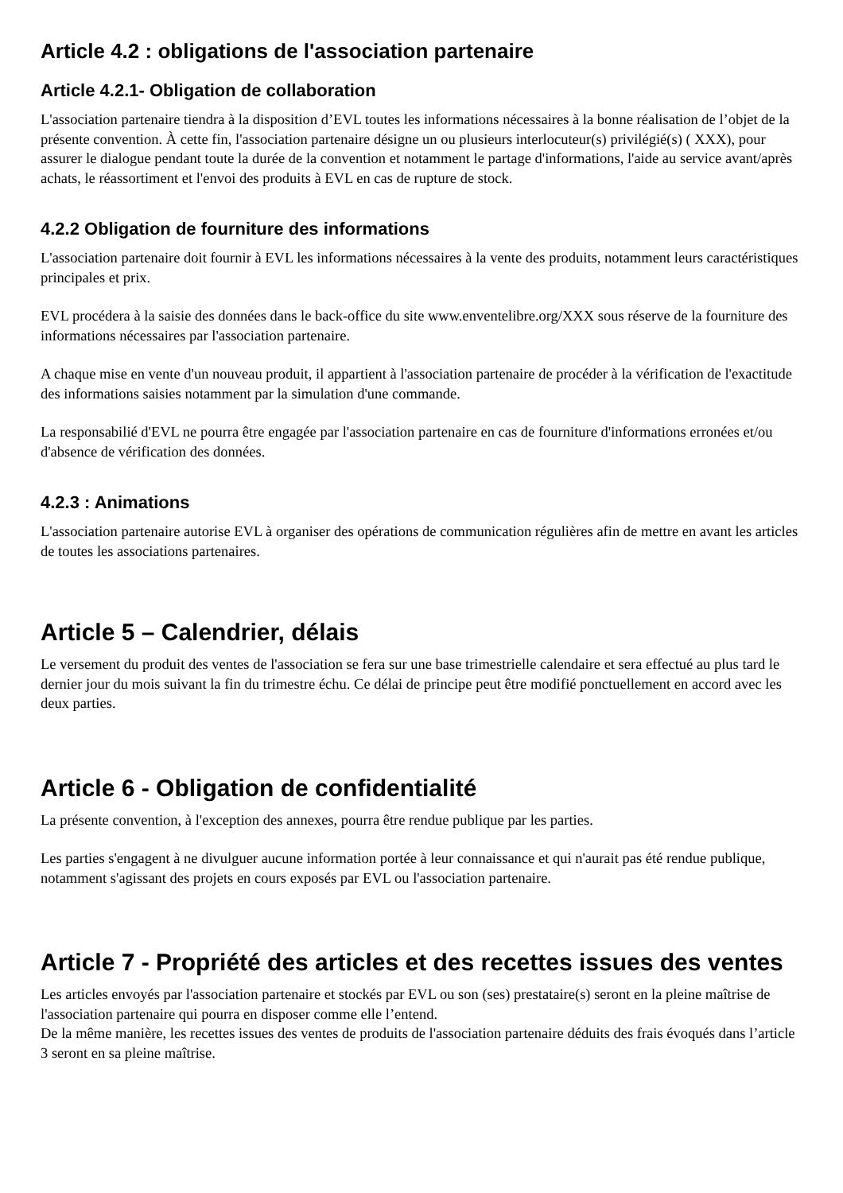Article 4.2 : obligations de l'association partenaire
Article 4.2.1- Obligation de collaboration
L'association partenaire tiendra à la disposition d’EVL toutes les informations nécessaires à la bonne réalisation de l’objet de la présente convention. À cette fin, l'association partenaire désigne un ou plusieurs interlocuteur(s) privilégié(s) ( XXX), pour assurer le dialogue pendant toute la durée de la convention et notamment le partage d'informations, l'aide au service avant/après achats, le réassortiment et l'envoi des produits à EVL en cas de rupture de stock.
4.2.2 Obligation de fourniture des informations
L'association partenaire doit fournir à EVL les informations nécessaires à la vente des produits, notamment leurs caractéristiques principales et prix.
EVL procédera à la saisie des données dans le back-office du site www.enventelibre.org/XXX sous réserve de la fourniture des informations nécessaires par l'association partenaire.
A chaque mise en vente d'un nouveau produit, il appartient à l'association partenaire de procéder à la vérification de l'exactitude des informations saisies notamment par la simulation d'une commande.
La responsabilié d'EVL ne pourra être engagée par l'association partenaire en cas de fourniture d'informations erronées et/ou d'absence de vérification des données.
4.2.3 : Animations
L'association partenaire autorise EVL à organiser des opérations de communication régulières afin de mettre en avant les articles de toutes les associations partenaires.
Article 5 – Calendrier, délais
Le versement du produit des ventes de l'association se fera sur une base trimestrielle calendaire et sera effectué au plus tard le dernier jour du mois suivant la fin du trimestre échu. Ce délai de principe peut être modifié ponctuellement en accord avec les deux parties.
Article 6 - Obligation de confidentialité
La présente convention, à l'exception des annexes, pourra être rendue publique par les parties.
Les parties s'engagent à ne divulguer aucune information portée à leur connaissance et qui n'aurait pas été rendue publique, notamment s'agissant des projets en cours exposés par EVL ou l'association partenaire.
Article 7 - Propriété des articles et des recettes issues des ventes
Les articles envoyés par l'association partenaire et stockés par EVL ou son (ses) prestataire(s) seront en la pleine maîtrise de l'association partenaire qui pourra en disposer comme elle l’entend.
De la même manière, les recettes issues des ventes de produits de l'association partenaire déduits des frais évoqués dans l’article 3 seront en sa pleine maîtrise.